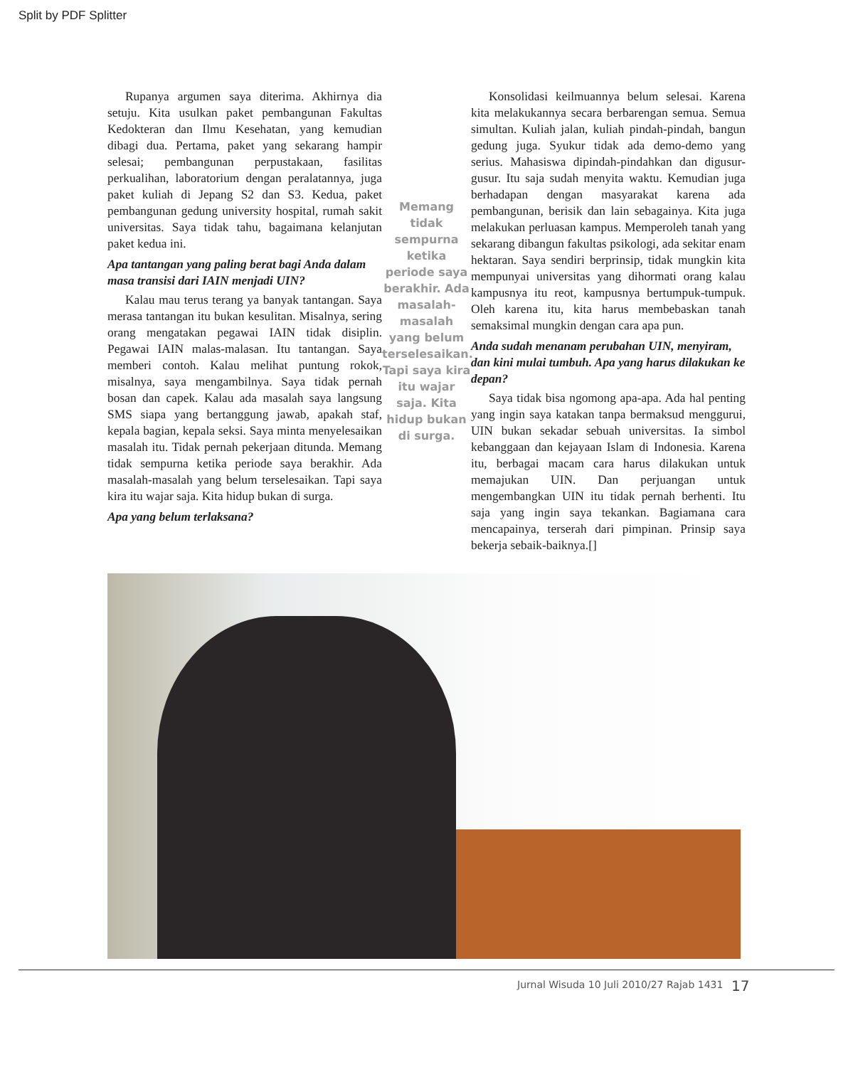Split by PDF Splitter
Rupanya argumen saya diterima. Akhirnya dia setuju. Kita usulkan paket pembangunan Fakultas Kedokteran dan Ilmu Kesehatan, yang kemudian dibagi dua. Pertama, paket yang sekarang hampir selesai; pembangunan perpustakaan, fasilitas perkualihan, laboratorium dengan peralatannya, juga paket kuliah di Jepang S2 dan S3. Kedua, paket pembangunan gedung university hospital, rumah sakit universitas. Saya tidak tahu, bagaimana kelanjutan paket kedua ini.
Apa tantangan yang paling berat bagi Anda dalam masa transisi dari IAIN menjadi UIN?
Kalau mau terus terang ya banyak tantangan. Saya merasa tantangan itu bukan kesulitan. Misalnya, sering orang mengatakan pegawai IAIN tidak disiplin. Pegawai IAIN malas-malasan. Itu tantangan. Saya memberi contoh. Kalau melihat puntung rokok, misalnya, saya mengambilnya. Saya tidak pernah bosan dan capek. Kalau ada masalah saya langsung SMS siapa yang bertanggung jawab, apakah staf, kepala bagian, kepala seksi. Saya minta menyelesaikan masalah itu. Tidak pernah pekerjaan ditunda. Memang tidak sempurna ketika periode saya berakhir. Ada masalah-masalah yang belum terselesaikan. Tapi saya kira itu wajar saja. Kita hidup bukan di surga.
Apa yang belum terlaksana?
Memang tidak sempurna ketika periode saya berakhir. Ada masalah-masalah yang belum terselesaikan. Tapi saya kira itu wajar saja. Kita hidup bukan di surga.
Konsolidasi keilmuannya belum selesai. Karena kita melakukannya secara berbarengan semua. Semua simultan. Kuliah jalan, kuliah pindah-pindah, bangun gedung juga. Syukur tidak ada demo-demo yang serius. Mahasiswa dipindah-pindahkan dan digusur-gusur. Itu saja sudah menyita waktu. Kemudian juga berhadapan dengan masyarakat karena ada pembangunan, berisik dan lain sebagainya. Kita juga melakukan perluasan kampus. Memperoleh tanah yang sekarang dibangun fakultas psikologi, ada sekitar enam hektaran. Saya sendiri berprinsip, tidak mungkin kita mempunyai universitas yang dihormati orang kalau kampusnya itu reot, kampusnya bertumpuk-tumpuk. Oleh karena itu, kita harus membebaskan tanah semaksimal mungkin dengan cara apa pun.
Anda sudah menanam perubahan UIN, menyiram, dan kini mulai tumbuh. Apa yang harus dilakukan ke depan?
Saya tidak bisa ngomong apa-apa. Ada hal penting yang ingin saya katakan tanpa bermaksud menggurui, UIN bukan sekadar sebuah universitas. Ia simbol kebanggaan dan kejayaan Islam di Indonesia. Karena itu, berbagai macam cara harus dilakukan untuk memajukan UIN. Dan perjuangan untuk mengembangkan UIN itu tidak pernah berhenti. Itu saja yang ingin saya tekankan. Bagiamana cara mencapainya, terserah dari pimpinan. Prinsip saya bekerja sebaik-baiknya.[]
Jurnal Wisuda 10 Juli 2010/27 Rajab 1431
17